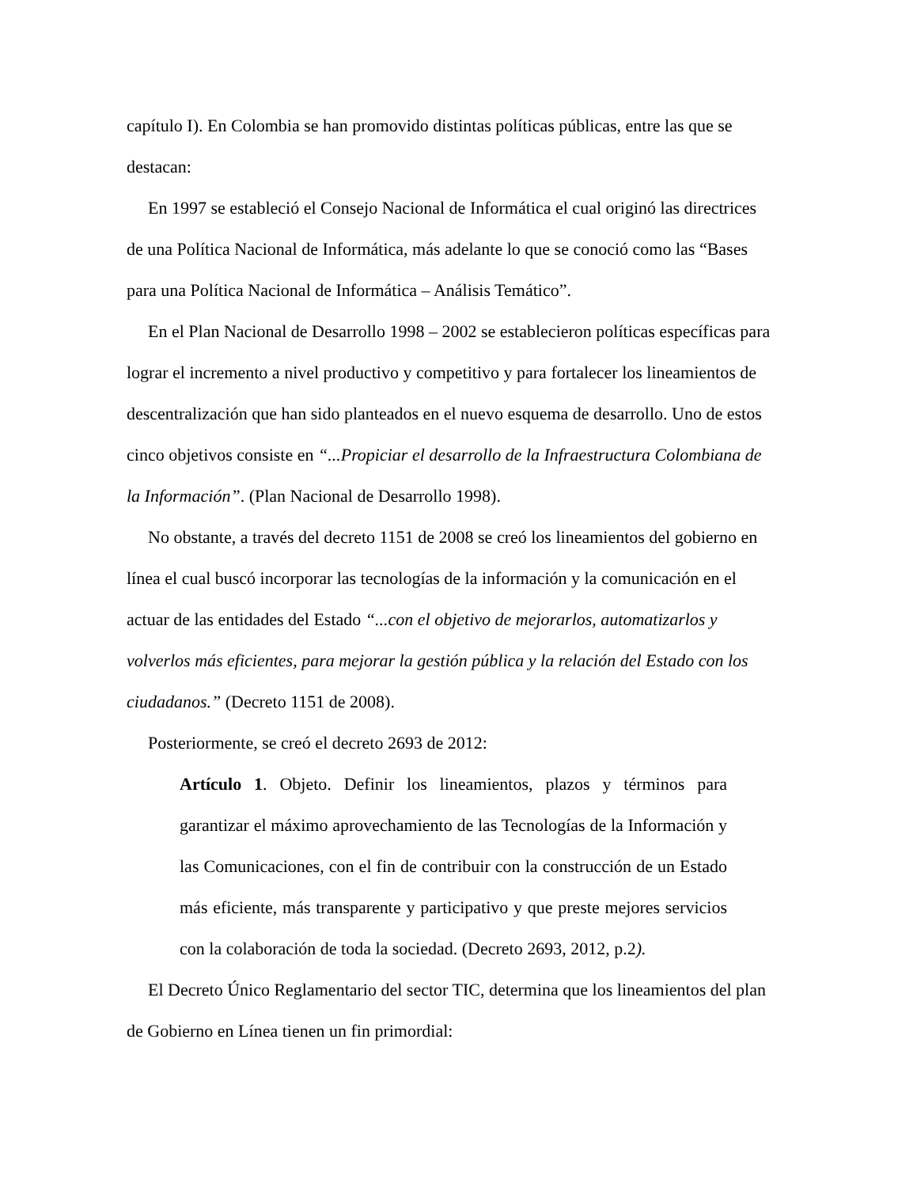capítulo I). En Colombia se han promovido distintas políticas públicas, entre las que se destacan:
En 1997 se estableció el Consejo Nacional de Informática el cual originó las directrices de una Política Nacional de Informática, más adelante lo que se conoció como las “Bases para una Política Nacional de Informática – Análisis Temático”.
En el Plan Nacional de Desarrollo 1998 – 2002 se establecieron políticas específicas para lograr el incremento a nivel productivo y competitivo y para fortalecer los lineamientos de descentralización que han sido planteados en el nuevo esquema de desarrollo. Uno de estos cinco objetivos consiste en “...Propiciar el desarrollo de la Infraestructura Colombiana de la Información”. (Plan Nacional de Desarrollo 1998).
No obstante, a través del decreto 1151 de 2008 se creó los lineamientos del gobierno en línea el cual buscó incorporar las tecnologías de la información y la comunicación en el actuar de las entidades del Estado “...con el objetivo de mejorarlos, automatizarlos y volverlos más eficientes, para mejorar la gestión pública y la relación del Estado con los ciudadanos.” (Decreto 1151 de 2008).
Posteriormente, se creó el decreto 2693 de 2012:
Artículo 1. Objeto. Definir los lineamientos, plazos y términos para garantizar el máximo aprovechamiento de las Tecnologías de la Información y las Comunicaciones, con el fin de contribuir con la construcción de un Estado más eficiente, más transparente y participativo y que preste mejores servicios con la colaboración de toda la sociedad. (Decreto 2693, 2012, p.2).
El Decreto Único Reglamentario del sector TIC, determina que los lineamientos del plan de Gobierno en Línea tienen un fin primordial: